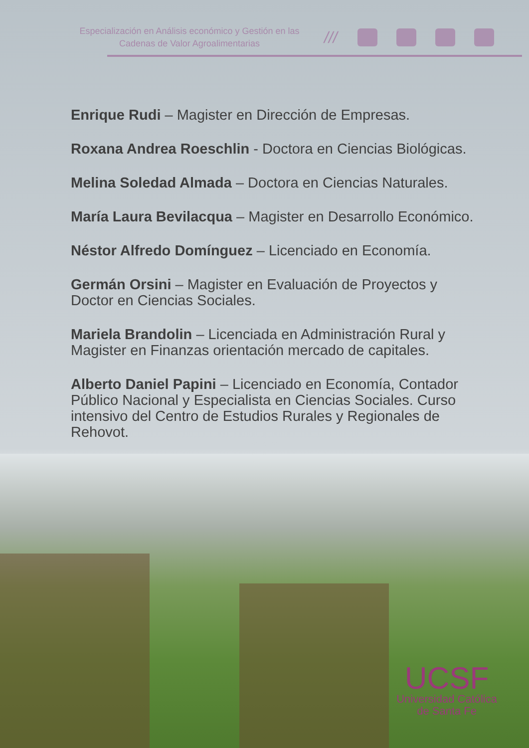Especialización en Análisis económico y Gestión en las
Cadenas de Valor Agroalimentarias
///
Enrique Rudi – Magister en Dirección de Empresas.
Roxana Andrea Roeschlin - Doctora en Ciencias Biológicas.
Melina Soledad Almada – Doctora en Ciencias Naturales.
María Laura Bevilacqua – Magister en Desarrollo Económico.
Néstor Alfredo Domínguez – Licenciado en Economía.
Germán Orsini – Magister en Evaluación de Proyectos y Doctor en Ciencias Sociales.
Mariela Brandolin – Licenciada en Administración Rural y Magister en Finanzas orientación mercado de capitales.
Alberto Daniel Papini – Licenciado en Economía, Contador Público Nacional y Especialista en Ciencias Sociales. Curso intensivo del Centro de Estudios Rurales y Regionales de Rehovot.
UCSF
Universidad Católica
de Santa Fe